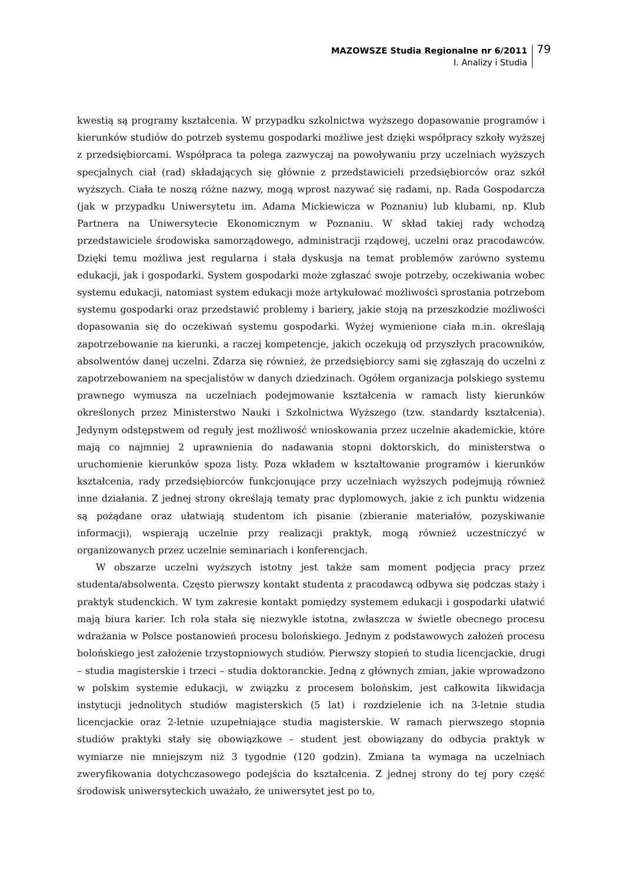MAZOWSZE Studia Regionalne nr 6/2011
I. Analizy i Studia
79
kwestią są programy kształcenia. W przypadku szkolnictwa wyższego dopasowanie programów i kierunków studiów do potrzeb systemu gospodarki możliwe jest dzięki współpracy szkoły wyższej z przedsiębiorcami. Współpraca ta polega zazwyczaj na powoływaniu przy uczelniach wyższych specjalnych ciał (rad) składających się głównie z przedstawicieli przedsiębiorców oraz szkół wyższych. Ciała te noszą różne nazwy, mogą wprost nazywać się radami, np. Rada Gospodarcza (jak w przypadku Uniwersytetu im. Adama Mickiewicza w Poznaniu) lub klubami, np. Klub Partnera na Uniwersytecie Ekonomicznym w Poznaniu. W skład takiej rady wchodzą przedstawiciele środowiska samorządowego, administracji rządowej, uczelni oraz pracodawców. Dzięki temu możliwa jest regularna i stała dyskusja na temat problemów zarówno systemu edukacji, jak i gospodarki. System gospodarki może zgłaszać swoje potrzeby, oczekiwania wobec systemu edukacji, natomiast system edukacji może artykułować możliwości sprostania potrzebom systemu gospodarki oraz przedstawić problemy i bariery, jakie stoją na przeszkodzie możliwości dopasowania się do oczekiwań systemu gospodarki. Wyżej wymienione ciała m.in. określają zapotrzebowanie na kierunki, a raczej kompetencje, jakich oczekują od przyszłych pracowników, absolwentów danej uczelni. Zdarza się również, że przedsiębiorcy sami się zgłaszają do uczelni z zapotrzebowaniem na specjalistów w danych dziedzinach. Ogółem organizacja polskiego systemu prawnego wymusza na uczelniach podejmowanie kształcenia w ramach listy kierunków określonych przez Ministerstwo Nauki i Szkolnictwa Wyższego (tzw. standardy kształcenia). Jedynym odstępstwem od reguły jest możliwość wnioskowania przez uczelnie akademickie, które mają co najmniej 2 uprawnienia do nadawania stopni doktorskich, do ministerstwa o uruchomienie kierunków spoza listy. Poza wkładem w kształtowanie programów i kierunków kształcenia, rady przedsiębiorców funkcjonujące przy uczelniach wyższych podejmują również inne działania. Z jednej strony określają tematy prac dyplomowych, jakie z ich punktu widzenia są pożądane oraz ułatwiają studentom ich pisanie (zbieranie materiałów, pozyskiwanie informacji), wspierają uczelnie przy realizacji praktyk, mogą również uczestniczyć w organizowanych przez uczelnie seminariach i konferencjach.
W obszarze uczelni wyższych istotny jest także sam moment podjęcia pracy przez studenta/absolwenta. Często pierwszy kontakt studenta z pracodawcą odbywa się podczas staży i praktyk studenckich. W tym zakresie kontakt pomiędzy systemem edukacji i gospodarki ułatwić mają biura karier. Ich rola stała się niezwykle istotna, zwłaszcza w świetle obecnego procesu wdrażania w Polsce postanowień procesu bolońskiego. Jednym z podstawowych założeń procesu bolońskiego jest założenie trzystopniowych studiów. Pierwszy stopień to studia licencjackie, drugi – studia magisterskie i trzeci – studia doktoranckie. Jedną z głównych zmian, jakie wprowadzono w polskim systemie edukacji, w związku z procesem bolońskim, jest całkowita likwidacja instytucji jednolitych studiów magisterskich (5 lat) i rozdzielenie ich na 3-letnie studia licencjackie oraz 2-letnie uzupełniające studia magisterskie. W ramach pierwszego stopnia studiów praktyki stały się obowiązkowe – student jest obowiązany do odbycia praktyk w wymiarze nie mniejszym niż 3 tygodnie (120 godzin). Zmiana ta wymaga na uczelniach zweryfikowania dotychczasowego podejścia do kształcenia. Z jednej strony do tej pory część środowisk uniwersyteckich uważało, że uniwersytet jest po to,